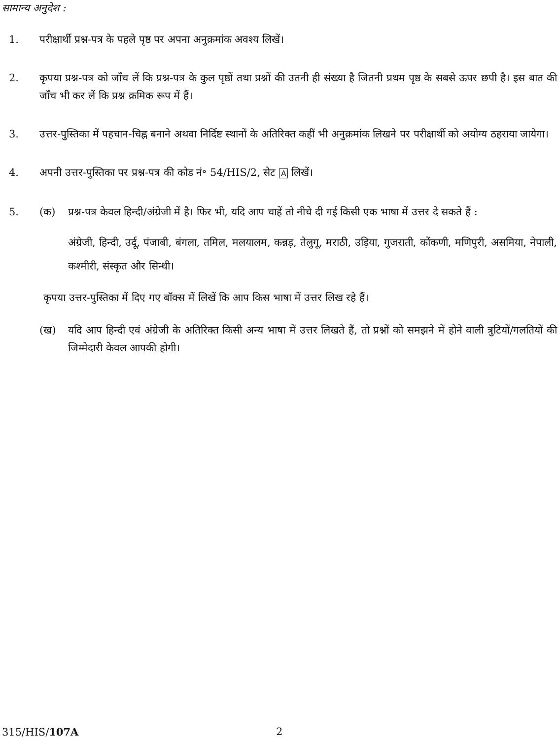सामान्य अनुदेश :
1. परीक्षार्थी प्रश्न-पत्र के पहले पृष्ठ पर अपना अनुक्रमांक अवश्य लिखें।
2. कृपया प्रश्न-पत्र को जाँच लें कि प्रश्न-पत्र के कुल पृष्ठों तथा प्रश्नों की उतनी ही संख्या है जितनी प्रथम पृष्ठ के सबसे ऊपर छपी है। इस बात की जाँच भी कर लें कि प्रश्न क्रमिक रूप में हैं।
3. उत्तर-पुस्तिका में पहचान-चिह्न बनाने अथवा निर्दिष्ट स्थानों के अतिरिक्त कहीं भी अनुक्रमांक लिखने पर परीक्षार्थी को अयोग्य ठहराया जायेगा।
4. अपनी उत्तर-पुस्तिका पर प्रश्न-पत्र की कोड नं॰ 54/HIS/2, सेट A लिखें।
5. (क) प्रश्न-पत्र केवल हिन्दी/अंग्रेजी में है। फिर भी, यदि आप चाहें तो नीचे दी गई किसी एक भाषा में उत्तर दे सकते हैं :
अंग्रेजी, हिन्दी, उर्दू, पंजाबी, बंगला, तमिल, मलयालम, कन्नड़, तेलुगू, मराठी, उड़िया, गुजराती, कोंकणी, मणिपुरी, असमिया, नेपाली, कश्मीरी, संस्कृत और सिन्धी।
कृपया उत्तर-पुस्तिका में दिए गए बॉक्स में लिखें कि आप किस भाषा में उत्तर लिख रहे हैं।
(ख) यदि आप हिन्दी एवं अंग्रेजी के अतिरिक्त किसी अन्य भाषा में उत्तर लिखते हैं, तो प्रश्नों को समझने में होने वाली त्रुटियों/गलतियों की जिम्मेदारी केवल आपकी होगी।
315/HIS/107A 2